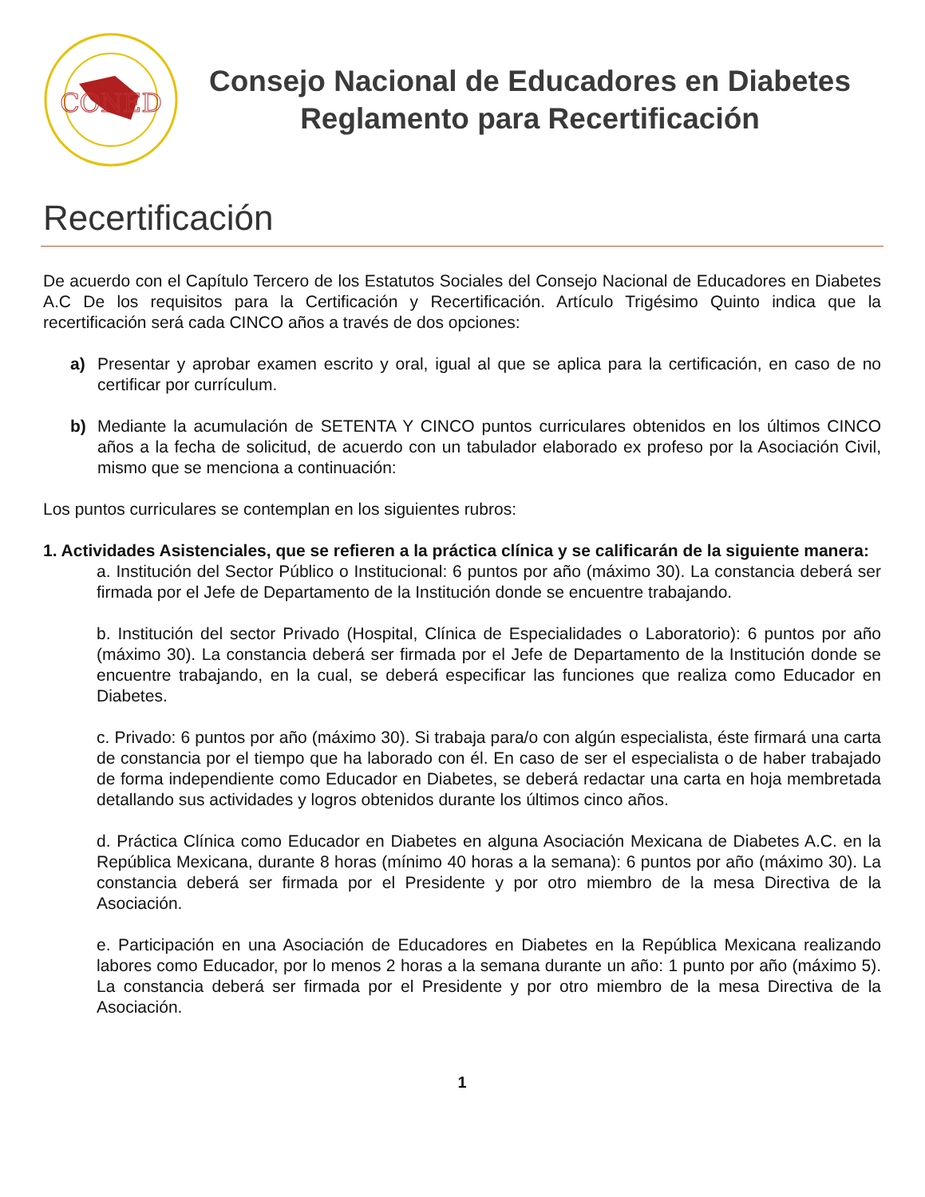CONED
Consejo Nacional de Educadores en Diabetes
Reglamento para Recertificación
Recertificación
De acuerdo con el Capítulo Tercero de los Estatutos Sociales del Consejo Nacional de Educadores en Diabetes A.C De los requisitos para la Certificación y Recertificación. Artículo Trigésimo Quinto indica que la recertificación será cada CINCO años a través de dos opciones:
a) Presentar y aprobar examen escrito y oral, igual al que se aplica para la certificación, en caso de no certificar por currículum.
b) Mediante la acumulación de SETENTA Y CINCO puntos curriculares obtenidos en los últimos CINCO años a la fecha de solicitud, de acuerdo con un tabulador elaborado ex profeso por la Asociación Civil, mismo que se menciona a continuación:
Los puntos curriculares se contemplan en los siguientes rubros:
1. Actividades Asistenciales, que se refieren a la práctica clínica y se calificarán de la siguiente manera:
a. Institución del Sector Público o Institucional: 6 puntos por año (máximo 30). La constancia deberá ser firmada por el Jefe de Departamento de la Institución donde se encuentre trabajando.
b. Institución del sector Privado (Hospital, Clínica de Especialidades o Laboratorio): 6 puntos por año (máximo 30). La constancia deberá ser firmada por el Jefe de Departamento de la Institución donde se encuentre trabajando, en la cual, se deberá especificar las funciones que realiza como Educador en Diabetes.
c. Privado: 6 puntos por año (máximo 30). Si trabaja para/o con algún especialista, éste firmará una carta de constancia por el tiempo que ha laborado con él. En caso de ser el especialista o de haber trabajado de forma independiente como Educador en Diabetes, se deberá redactar una carta en hoja membretada detallando sus actividades y logros obtenidos durante los últimos cinco años.
d. Práctica Clínica como Educador en Diabetes en alguna Asociación Mexicana de Diabetes A.C. en la República Mexicana, durante 8 horas (mínimo 40 horas a la semana): 6 puntos por año (máximo 30). La constancia deberá ser firmada por el Presidente y por otro miembro de la mesa Directiva de la Asociación.
e. Participación en una Asociación de Educadores en Diabetes en la República Mexicana realizando labores como Educador, por lo menos 2 horas a la semana durante un año: 1 punto por año (máximo 5). La constancia deberá ser firmada por el Presidente y por otro miembro de la mesa Directiva de la Asociación.
1